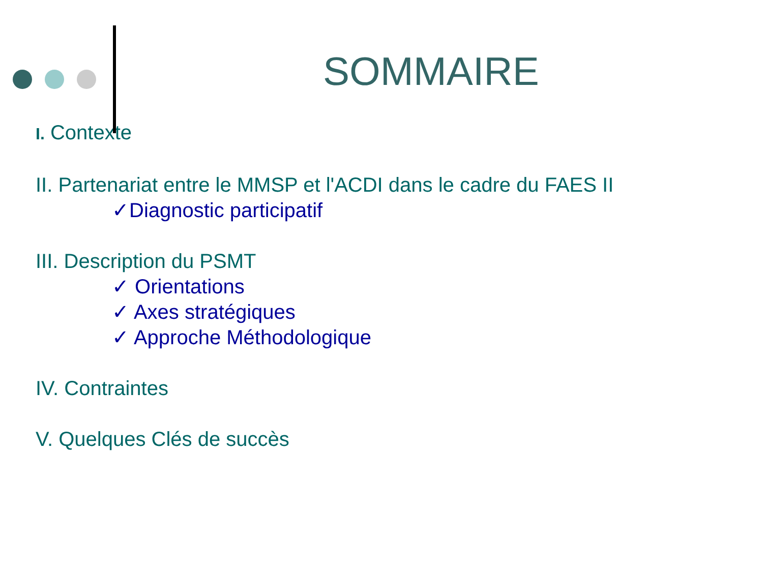SOMMAIRE
I. Contexte
II. Partenariat entre le MMSP et l'ACDI dans le cadre du FAES II
✓Diagnostic participatif
III. Description du PSMT
✓ Orientations
✓ Axes stratégiques
✓ Approche Méthodologique
IV. Contraintes
V. Quelques Clés de succès